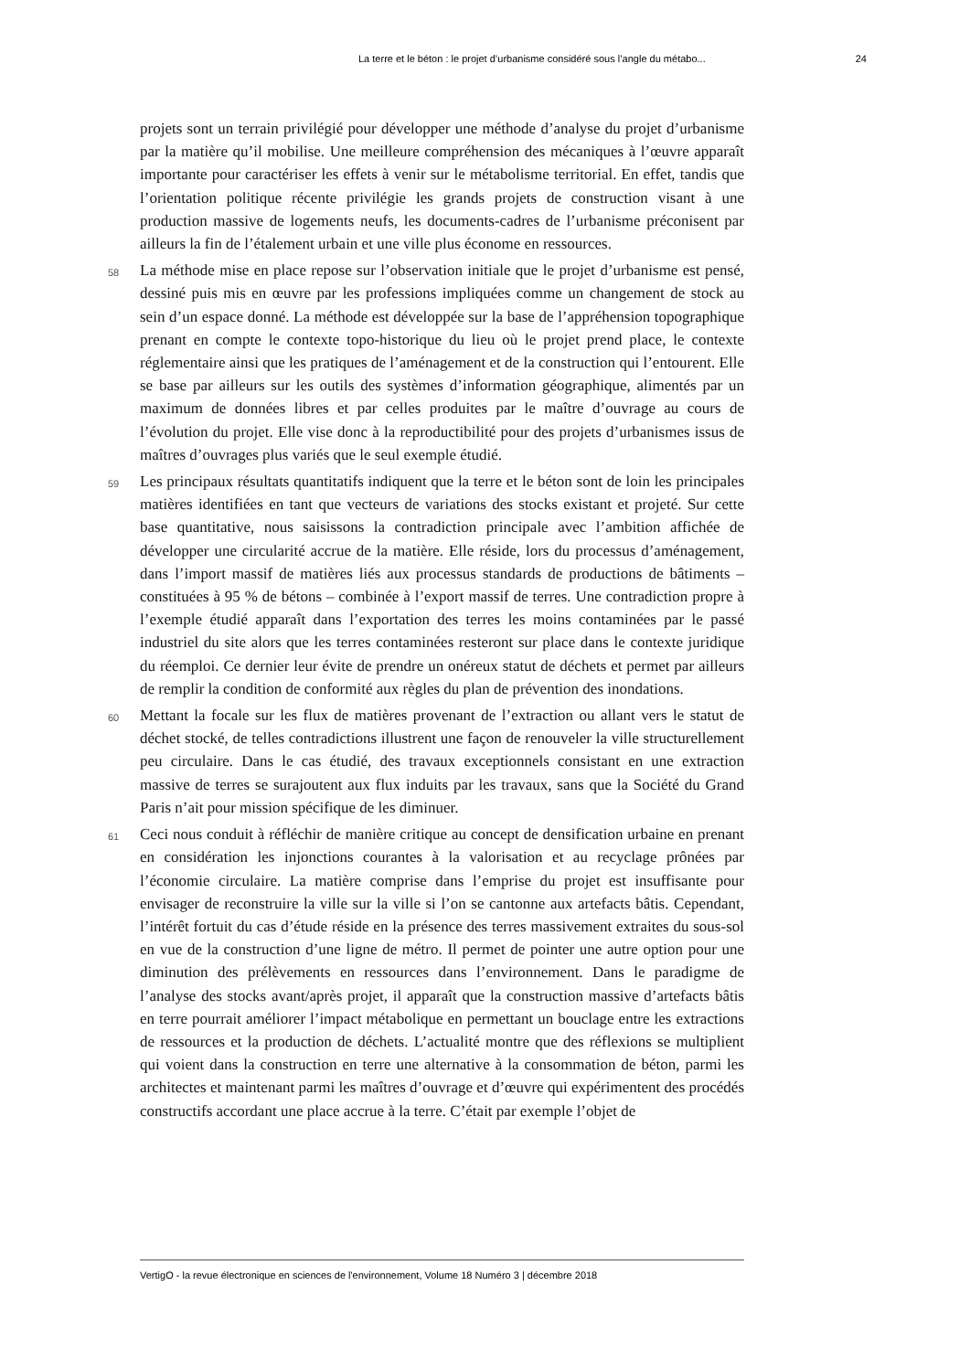La terre et le béton : le projet d’urbanisme considéré sous l’angle du métabo... 24
projets sont un terrain privilégié pour développer une méthode d’analyse du projet d’urbanisme par la matière qu’il mobilise. Une meilleure compréhension des mécaniques à l’œuvre apparaît importante pour caractériser les effets à venir sur le métabolisme territorial. En effet, tandis que l’orientation politique récente privilégie les grands projets de construction visant à une production massive de logements neufs, les documents-cadres de l’urbanisme préconisent par ailleurs la fin de l’étalement urbain et une ville plus économe en ressources.
58
La méthode mise en place repose sur l’observation initiale que le projet d’urbanisme est pensé, dessiné puis mis en œuvre par les professions impliquées comme un changement de stock au sein d’un espace donné. La méthode est développée sur la base de l’appréhension topographique prenant en compte le contexte topo-historique du lieu où le projet prend place, le contexte réglementaire ainsi que les pratiques de l’aménagement et de la construction qui l’entourent. Elle se base par ailleurs sur les outils des systèmes d’information géographique, alimentés par un maximum de données libres et par celles produites par le maître d’ouvrage au cours de l’évolution du projet. Elle vise donc à la reproductibilité pour des projets d’urbanismes issus de maîtres d’ouvrages plus variés que le seul exemple étudié.
59
Les principaux résultats quantitatifs indiquent que la terre et le béton sont de loin les principales matières identifiées en tant que vecteurs de variations des stocks existant et projeté. Sur cette base quantitative, nous saisissons la contradiction principale avec l’ambition affichée de développer une circularité accrue de la matière. Elle réside, lors du processus d’aménagement, dans l’import massif de matières liés aux processus standards de productions de bâtiments – constituées à 95 % de bétons – combinée à l’export massif de terres. Une contradiction propre à l’exemple étudié apparaît dans l’exportation des terres les moins contaminées par le passé industriel du site alors que les terres contaminées resteront sur place dans le contexte juridique du réemploi. Ce dernier leur évite de prendre un onéreux statut de déchets et permet par ailleurs de remplir la condition de conformité aux règles du plan de prévention des inondations.
60
Mettant la focale sur les flux de matières provenant de l’extraction ou allant vers le statut de déchet stocké, de telles contradictions illustrent une façon de renouveler la ville structurellement peu circulaire. Dans le cas étudié, des travaux exceptionnels consistant en une extraction massive de terres se surajoutent aux flux induits par les travaux, sans que la Société du Grand Paris n’ait pour mission spécifique de les diminuer.
61
Ceci nous conduit à réfléchir de manière critique au concept de densification urbaine en prenant en considération les injonctions courantes à la valorisation et au recyclage prônées par l’économie circulaire. La matière comprise dans l’emprise du projet est insuffisante pour envisager de reconstruire la ville sur la ville si l’on se cantonne aux artefacts bâtis. Cependant, l’intérêt fortuit du cas d’étude réside en la présence des terres massivement extraites du sous-sol en vue de la construction d’une ligne de métro. Il permet de pointer une autre option pour une diminution des prélèvements en ressources dans l’environnement. Dans le paradigme de l’analyse des stocks avant/après projet, il apparaît que la construction massive d’artefacts bâtis en terre pourrait améliorer l’impact métabolique en permettant un bouclage entre les extractions de ressources et la production de déchets. L’actualité montre que des réflexions se multiplient qui voient dans la construction en terre une alternative à la consommation de béton, parmi les architectes et maintenant parmi les maîtres d’ouvrage et d’œuvre qui expérimentent des procédés constructifs accordant une place accrue à la terre. C’était par exemple l’objet de
VertigO - la revue électronique en sciences de l'environnement, Volume 18 Numéro 3 | décembre 2018